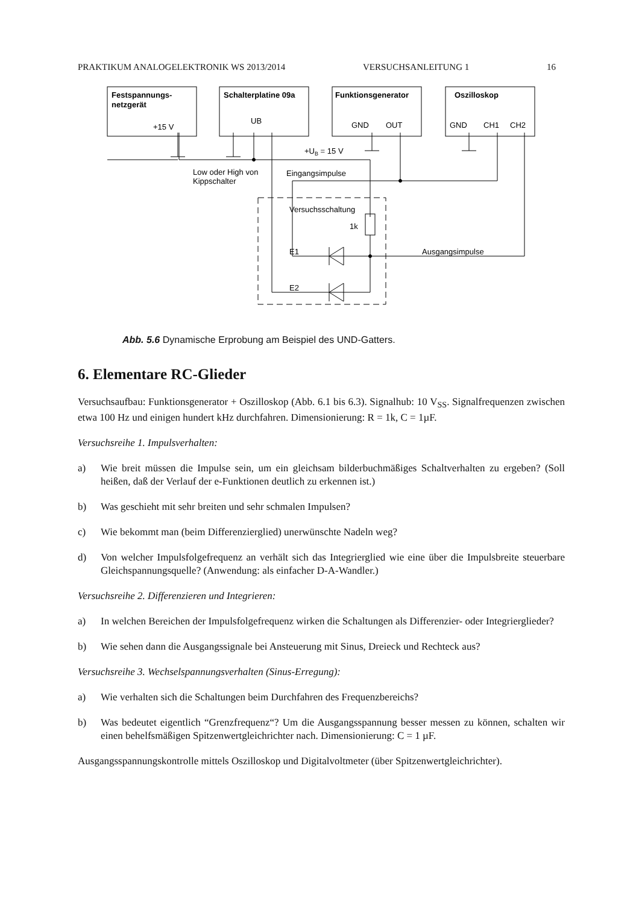PRAKTIKUM ANALOGELEKTRONIK WS 2013/2014 VERSUCHSANLEITUNG 1 16
Festspannungs-
netzgerät
Schalterplatine 09a
Funktionsgenerator
Oszilloskop
+15 V
UB
GND
OUT
GND
CH1
CH2
+UB = 15 V
Low oder High von
Kippschalter
Eingangsimpulse
Versuchsschaltung
1k
E1
E2
Ausgangsimpulse
Abb. 5.6 Dynamische Erprobung am Beispiel des UND-Gatters.
6. Elementare RC-Glieder
Versuchsaufbau: Funktionsgenerator + Oszilloskop (Abb. 6.1 bis 6.3). Signalhub: 10 V<sub>SS</sub>. Signalfrequenzen zwischen etwa 100 Hz und einigen hundert kHz durchfahren. Dimensionierung: R = 1k, C = 1µF.
Versuchsreihe 1. Impulsverhalten:
a) Wie breit müssen die Impulse sein, um ein gleichsam bilderbuchmäßiges Schaltverhalten zu ergeben? (Soll heißen, daß der Verlauf der e-Funktionen deutlich zu erkennen ist.)
b) Was geschieht mit sehr breiten und sehr schmalen Impulsen?
c) Wie bekommt man (beim Differenzierglied) unerwünschte Nadeln weg?
d) Von welcher Impulsfolgefrequenz an verhält sich das Integrierglied wie eine über die Impulsbreite steuerbare Gleichspannungsquelle? (Anwendung: als einfacher D-A-Wandler.)
Versuchsreihe 2. Differenzieren und Integrieren:
a) In welchen Bereichen der Impulsfolgefrequenz wirken die Schaltungen als Differenzier- oder Integrierglieder?
b) Wie sehen dann die Ausgangssignale bei Ansteuerung mit Sinus, Dreieck und Rechteck aus?
Versuchsreihe 3. Wechselspannungsverhalten (Sinus-Erregung):
a) Wie verhalten sich die Schaltungen beim Durchfahren des Frequenzbereichs?
b) Was bedeutet eigentlich “Grenzfrequenz“? Um die Ausgangsspannung besser messen zu können, schalten wir einen behelfsmäßigen Spitzenwertgleichrichter nach. Dimensionierung: C = 1 µF.
Ausgangsspannungskontrolle mittels Oszilloskop und Digitalvoltmeter (über Spitzenwertgleichrichter).